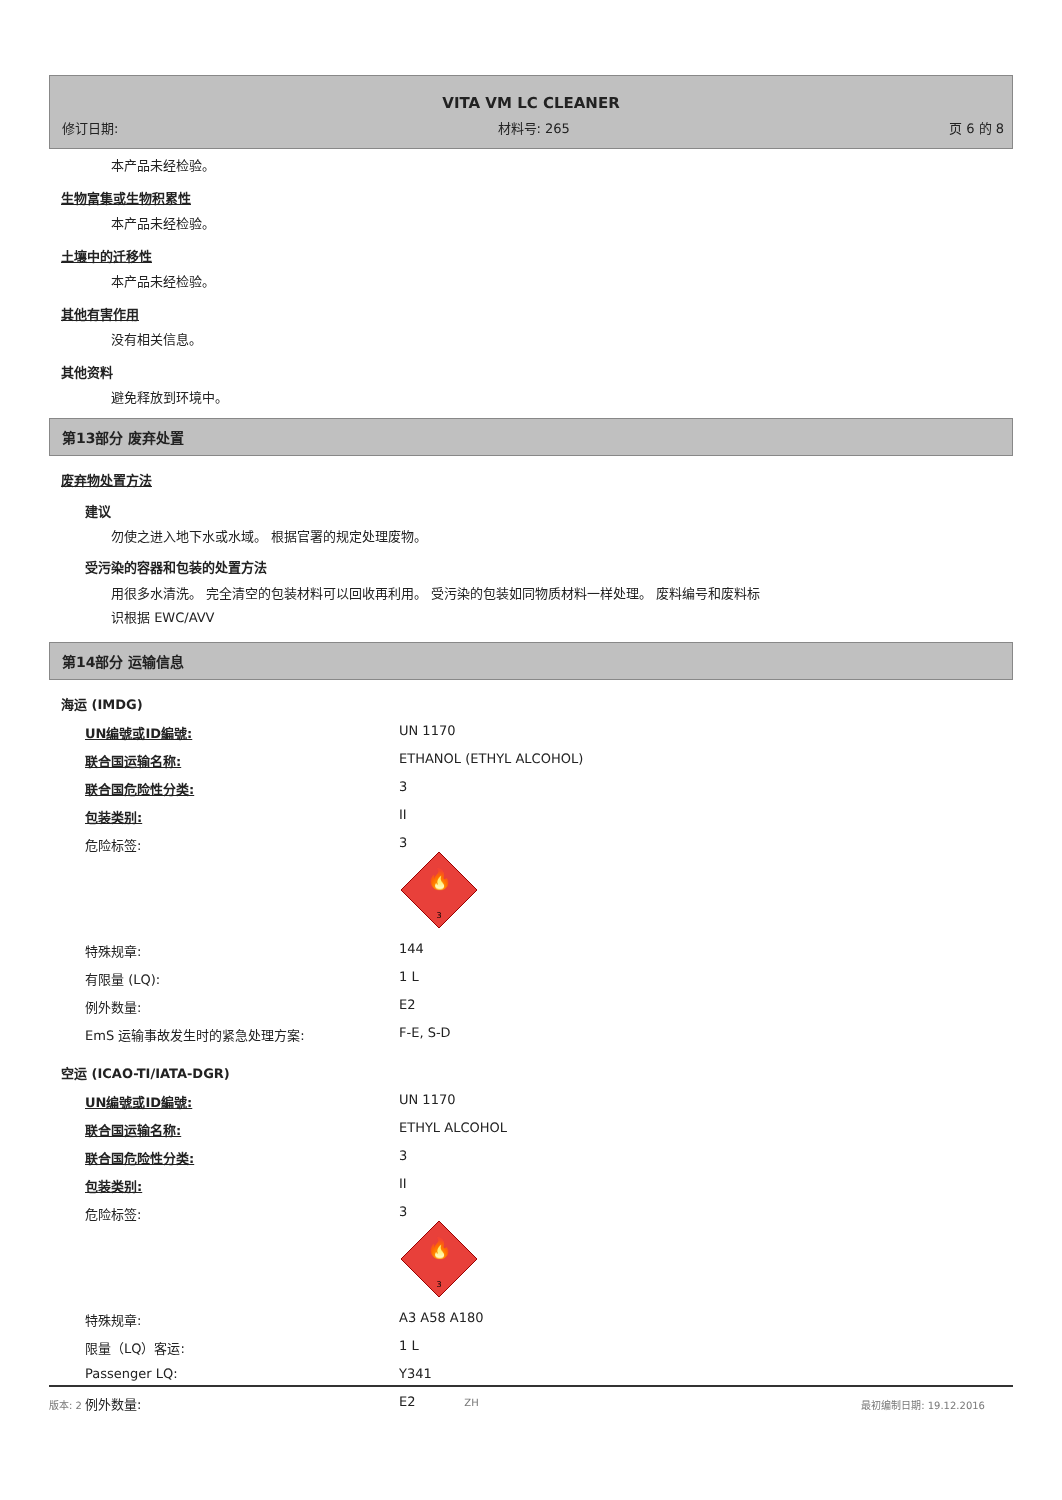VITA VM LC CLEANER
修订日期: 材料号: 265 页 6 的 8
本产品未经检验。
生物富集或生物积累性
本产品未经检验。
土壤中的迁移性
本产品未经检验。
其他有害作用
没有相关信息。
其他资料
避免释放到环境中。
第13部分 废弃处置
废弃物处置方法
建议
勿使之进入地下水或水域。 根据官署的规定处理废物。
受污染的容器和包装的处置方法
用很多水清洗。 完全清空的包装材料可以回收再利用。 受污染的包装如同物质材料一样处理。 废料编号和废料标
识根据 EWC/AVV
第14部分 运输信息
海运 (IMDG)
| UN编號或ID編號: | UN 1170 |
| 联合国运输名称: | ETHANOL (ETHYL ALCOHOL) |
| 联合国危险性分类: | 3 |
| 包装类别: | II |
| 危险标签: | 3 🔥 3 |
| 特殊规章: | 144 |
| 有限量 (LQ): | 1 L |
| 例外数量: | E2 |
| EmS 运输事故发生时的紧急处理方案: | F-E, S-D |
空运 (ICAO-TI/IATA-DGR)
| UN编號或ID編號: | UN 1170 |
| 联合国运输名称: | ETHYL ALCOHOL |
| 联合国危险性分类: | 3 |
| 包装类别: | II |
| 危险标签: | 3 🔥 3 |
| 特殊规章: | A3 A58 A180 |
| 限量（LQ）客运: | 1 L |
| Passenger LQ: | Y341 |
| 例外数量: | E2 |
版本: 2 ZH 最初编制日期: 19.12.2016